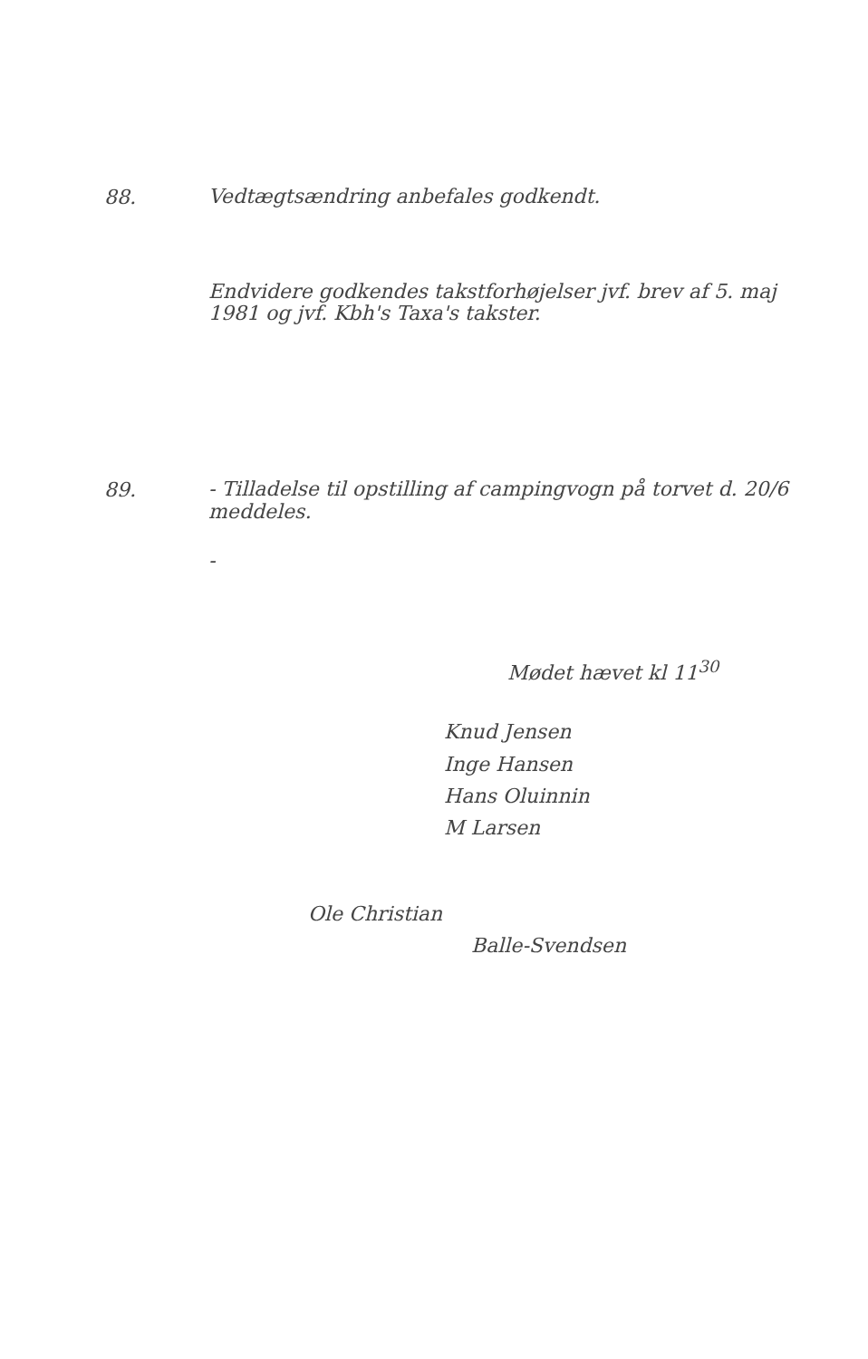88.
Vedtægtsændring anbefales godkendt.
Endvidere godkendes takstforhøjelser jvf. brev af 5. maj 1981 og jvf. Kbh's Taxa's takster.
89.
- Tilladelse til opstilling af campingvogn på torvet d. 20/6 meddeles.
-
Mødet hævet kl 11<sup>30</sup>
Knud Jensen
Inge Hansen
Hans Oluinnin
M Larsen
Ole Christian
Balle-Svendsen